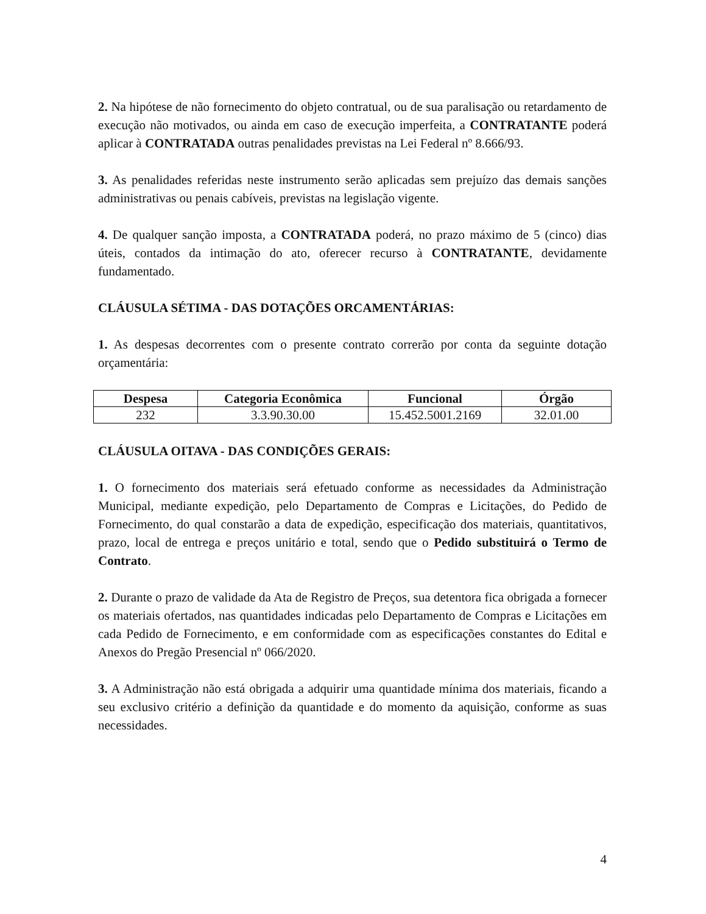2. Na hipótese de não fornecimento do objeto contratual, ou de sua paralisação ou retardamento de execução não motivados, ou ainda em caso de execução imperfeita, a CONTRATANTE poderá aplicar à CONTRATADA outras penalidades previstas na Lei Federal nº 8.666/93.
3. As penalidades referidas neste instrumento serão aplicadas sem prejuízo das demais sanções administrativas ou penais cabíveis, previstas na legislação vigente.
4. De qualquer sanção imposta, a CONTRATADA poderá, no prazo máximo de 5 (cinco) dias úteis, contados da intimação do ato, oferecer recurso à CONTRATANTE, devidamente fundamentado.
CLÁUSULA SÉTIMA - DAS DOTAÇÕES ORCAMENTÁRIAS:
1. As despesas decorrentes com o presente contrato correrão por conta da seguinte dotação orçamentária:
| Despesa | Categoria Econômica | Funcional | Órgão |
| --- | --- | --- | --- |
| 232 | 3.3.90.30.00 | 15.452.5001.2169 | 32.01.00 |
CLÁUSULA OITAVA - DAS CONDIÇÕES GERAIS:
1. O fornecimento dos materiais será efetuado conforme as necessidades da Administração Municipal, mediante expedição, pelo Departamento de Compras e Licitações, do Pedido de Fornecimento, do qual constarão a data de expedição, especificação dos materiais, quantitativos, prazo, local de entrega e preços unitário e total, sendo que o Pedido substituirá o Termo de Contrato.
2. Durante o prazo de validade da Ata de Registro de Preços, sua detentora fica obrigada a fornecer os materiais ofertados, nas quantidades indicadas pelo Departamento de Compras e Licitações em cada Pedido de Fornecimento, e em conformidade com as especificações constantes do Edital e Anexos do Pregão Presencial nº 066/2020.
3. A Administração não está obrigada a adquirir uma quantidade mínima dos materiais, ficando a seu exclusivo critério a definição da quantidade e do momento da aquisição, conforme as suas necessidades.
4